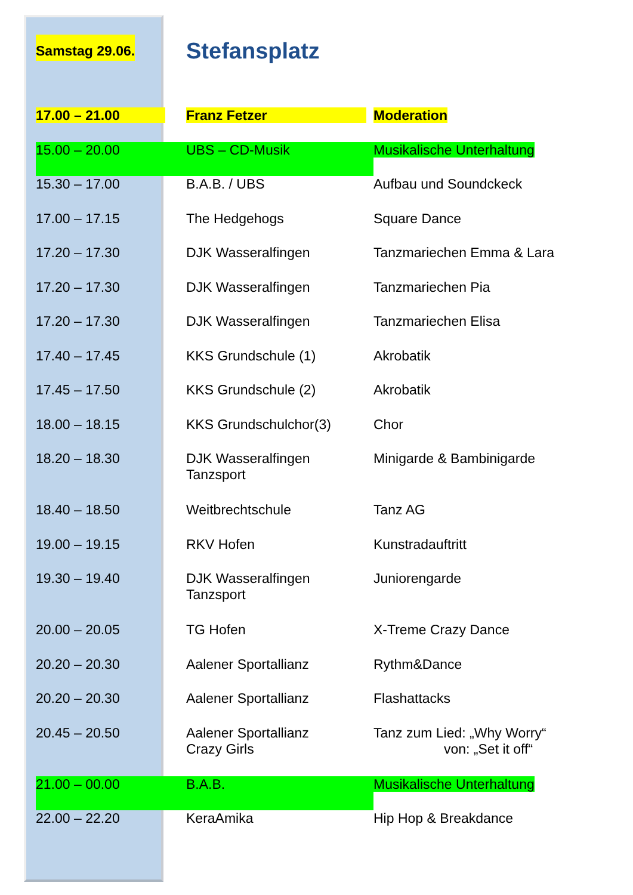Samstag 29.06.
Stefansplatz
| 17.00 – 21.00 | Franz Fetzer | Moderation |
| 15.00 – 20.00 | UBS – CD-Musik | Musikalische Unterhaltung |
| 15.30 – 17.00 | B.A.B. / UBS | Aufbau und Soundckeck |
| 17.00 – 17.15 | The Hedgehogs | Square Dance |
| 17.20 – 17.30 | DJK Wasseralfingen | Tanzmariechen Emma & Lara |
| 17.20 – 17.30 | DJK Wasseralfingen | Tanzmariechen Pia |
| 17.20 – 17.30 | DJK Wasseralfingen | Tanzmariechen Elisa |
| 17.40 – 17.45 | KKS Grundschule (1) | Akrobatik |
| 17.45 – 17.50 | KKS Grundschule (2) | Akrobatik |
| 18.00 – 18.15 | KKS Grundschulchor(3) | Chor |
| 18.20 – 18.30 | DJK Wasseralfingen Tanzsport | Minigarde & Bambinigarde |
| 18.40 – 18.50 | Weitbrechtschule | Tanz AG |
| 19.00 – 19.15 | RKV Hofen | Kunstradauftritt |
| 19.30 – 19.40 | DJK Wasseralfingen Tanzsport | Juniorengarde |
| 20.00 – 20.05 | TG Hofen | X-Treme Crazy Dance |
| 20.20 – 20.30 | Aalener Sportallianz | Rythm&Dance |
| 20.20 – 20.30 | Aalener Sportallianz | Flashattacks |
| 20.45 – 20.50 | Aalener Sportallianz Crazy Girls | Tanz zum Lied: „Why Worry“ von: „Set it off“ |
| 21.00 – 00.00 | B.A.B. | Musikalische Unterhaltung |
| 22.00 – 22.20 | KeraAmika | Hip Hop & Breakdance |